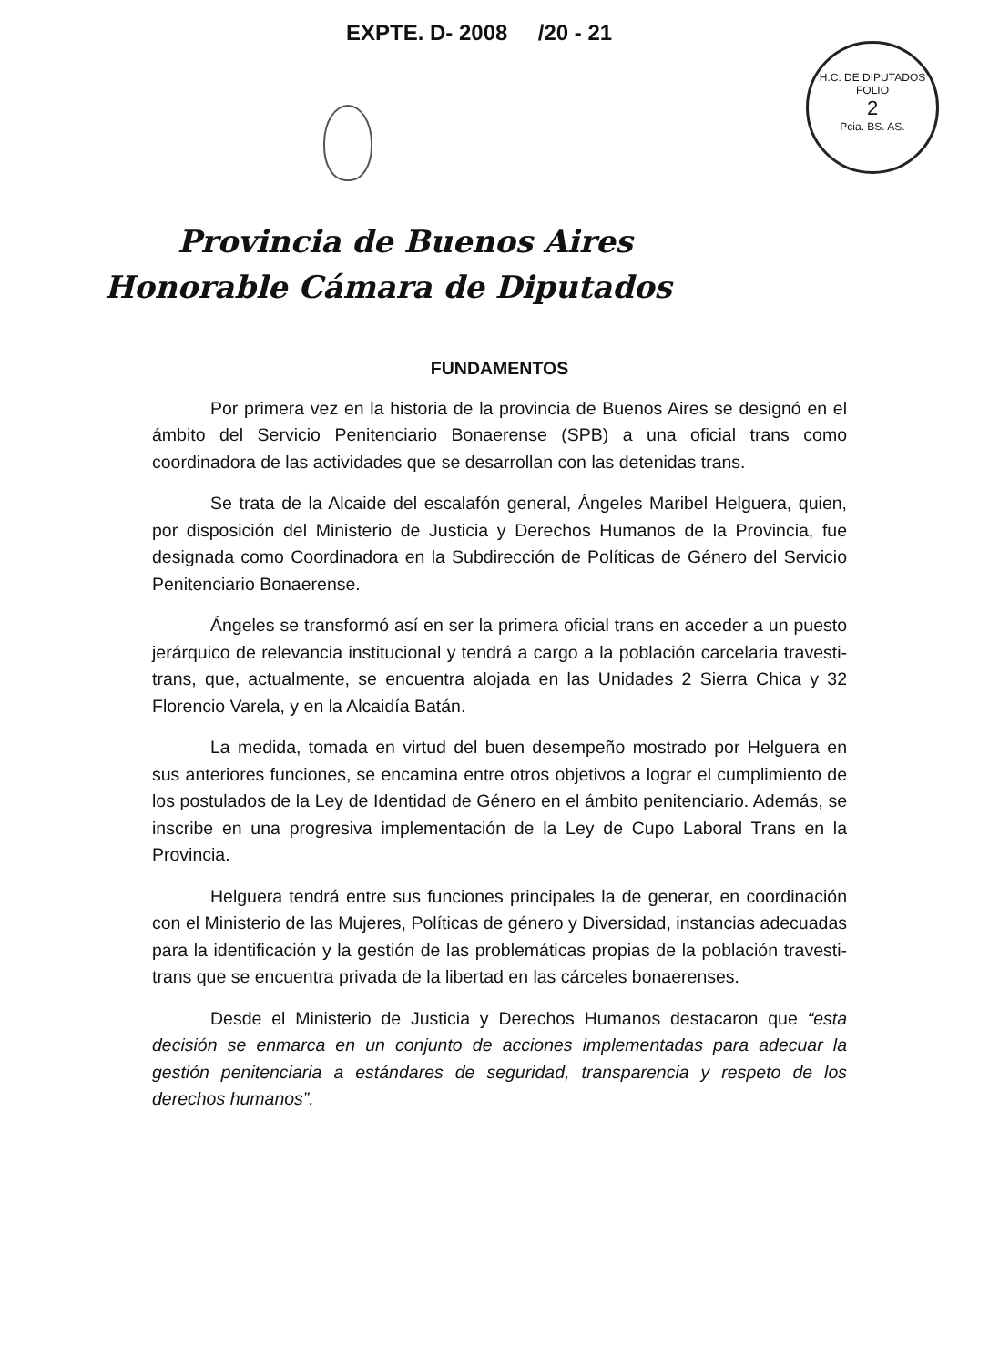EXPTE. D- 2008 /20 - 21
H.C. DE DIPUTADOS
FOLIO
2
Pcia. BS. AS.
Provincia de Buenos Aires
Honorable Cámara de Diputados
FUNDAMENTOS
Por primera vez en la historia de la provincia de Buenos Aires se designó en el ámbito del Servicio Penitenciario Bonaerense (SPB) a una oficial trans como coordinadora de las actividades que se desarrollan con las detenidas trans.
Se trata de la Alcaide del escalafón general, Ángeles Maribel Helguera, quien, por disposición del Ministerio de Justicia y Derechos Humanos de la Provincia, fue designada como Coordinadora en la Subdirección de Políticas de Género del Servicio Penitenciario Bonaerense.
Ángeles se transformó así en ser la primera oficial trans en acceder a un puesto jerárquico de relevancia institucional y tendrá a cargo a la población carcelaria travesti-trans, que, actualmente, se encuentra alojada en las Unidades 2 Sierra Chica y 32 Florencio Varela, y en la Alcaidía Batán.
La medida, tomada en virtud del buen desempeño mostrado por Helguera en sus anteriores funciones, se encamina entre otros objetivos a lograr el cumplimiento de los postulados de la Ley de Identidad de Género en el ámbito penitenciario. Además, se inscribe en una progresiva implementación de la Ley de Cupo Laboral Trans en la Provincia.
Helguera tendrá entre sus funciones principales la de generar, en coordinación con el Ministerio de las Mujeres, Políticas de género y Diversidad, instancias adecuadas para la identificación y la gestión de las problemáticas propias de la población travesti-trans que se encuentra privada de la libertad en las cárceles bonaerenses.
Desde el Ministerio de Justicia y Derechos Humanos destacaron que “esta decisión se enmarca en un conjunto de acciones implementadas para adecuar la gestión penitenciaria a estándares de seguridad, transparencia y respeto de los derechos humanos”.